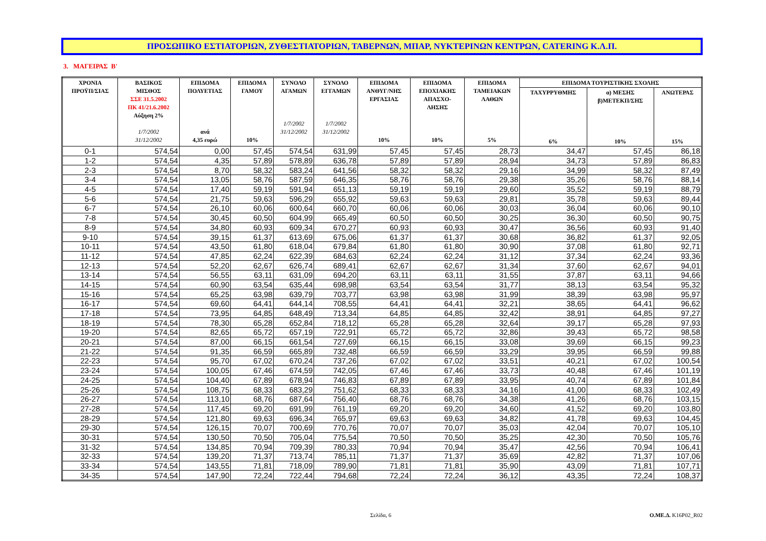ΠΡΟΣΩΠΙΚΟ ΕΣΤΙΑΤΟΡΙΩΝ, ΖΥΘΕΣΤΙΑΤΟΡΙΩΝ, ΤΑΒΕΡΝΩΝ, ΜΠΑΡ, ΝΥΚΤΕΡΙΝΩΝ ΚΕΝΤΡΩΝ, CATERING Κ.Λ.Π.
3. ΜΑΓΕΙΡΑΣ Β'
| ΧΡΟΝΙΑ ΠΡΟΫΠ/ΣΙΑΣ | ΒΑΣΙΚΟΣ ΜΙΣΘΟΣ ΣΣΕ 31.5.2002 ΠΚ 41/21.6.2002 Αύξηση 2% 1/7/2002 31/12/2002 | ΕΠΙΔΟΜΑ ΠΟΛΥΕΤΙΑΣ ανά 4,35 ευρώ | ΕΠΙΔΟΜΑ ΓΑΜΟΥ 10% | ΣΥΝΟΛΟ ΑΓΑΜΩΝ 1/7/2002 31/12/2002 | ΣΥΝΟΛΟ ΕΓΓΑΜΩΝ 1/7/2002 31/12/2002 | ΕΠΙΔΟΜΑ ΑΝΘΥΓ/ΝΗΣ ΕΡΓΑΣΙΑΣ 10% | ΕΠΙΔΟΜΑ ΕΠΟΧΙΑΚΗΣ ΑΠΑΣΧΟ- ΛΗΣΗΣ 10% | ΕΠΙΔΟΜΑ ΤΑΜΕΙΑΚΩΝ ΛΑΘΩΝ 5% | ΕΠΙΔΟΜΑ ΤΟΥΡΙΣΤΙΚΗΣ ΣΧΟΛΗΣ | | |
| --- | --- | --- | --- | --- | --- | --- | --- | --- | --- | --- | --- |
| | | | | | | | | | ΤΑΧΥΡΡΥΘΜΗΣ 6% | α) ΜΕΣΗΣ β)ΜΕΤΕΚΠ/ΣΗΣ 10% | ΑΝΩΤΕΡΑΣ 15% |
| 0-1 | 574,54 | 0,00 | 57,45 | 574,54 | 631,99 | 57,45 | 57,45 | 28,73 | 34,47 | 57,45 | 86,18 |
| 1-2 | 574,54 | 4,35 | 57,89 | 578,89 | 636,78 | 57,89 | 57,89 | 28,94 | 34,73 | 57,89 | 86,83 |
| 2-3 | 574,54 | 8,70 | 58,32 | 583,24 | 641,56 | 58,32 | 58,32 | 29,16 | 34,99 | 58,32 | 87,49 |
| 3-4 | 574,54 | 13,05 | 58,76 | 587,59 | 646,35 | 58,76 | 58,76 | 29,38 | 35,26 | 58,76 | 88,14 |
| 4-5 | 574,54 | 17,40 | 59,19 | 591,94 | 651,13 | 59,19 | 59,19 | 29,60 | 35,52 | 59,19 | 88,79 |
| 5-6 | 574,54 | 21,75 | 59,63 | 596,29 | 655,92 | 59,63 | 59,63 | 29,81 | 35,78 | 59,63 | 89,44 |
| 6-7 | 574,54 | 26,10 | 60,06 | 600,64 | 660,70 | 60,06 | 60,06 | 30,03 | 36,04 | 60,06 | 90,10 |
| 7-8 | 574,54 | 30,45 | 60,50 | 604,99 | 665,49 | 60,50 | 60,50 | 30,25 | 36,30 | 60,50 | 90,75 |
| 8-9 | 574,54 | 34,80 | 60,93 | 609,34 | 670,27 | 60,93 | 60,93 | 30,47 | 36,56 | 60,93 | 91,40 |
| 9-10 | 574,54 | 39,15 | 61,37 | 613,69 | 675,06 | 61,37 | 61,37 | 30,68 | 36,82 | 61,37 | 92,05 |
| 10-11 | 574,54 | 43,50 | 61,80 | 618,04 | 679,84 | 61,80 | 61,80 | 30,90 | 37,08 | 61,80 | 92,71 |
| 11-12 | 574,54 | 47,85 | 62,24 | 622,39 | 684,63 | 62,24 | 62,24 | 31,12 | 37,34 | 62,24 | 93,36 |
| 12-13 | 574,54 | 52,20 | 62,67 | 626,74 | 689,41 | 62,67 | 62,67 | 31,34 | 37,60 | 62,67 | 94,01 |
| 13-14 | 574,54 | 56,55 | 63,11 | 631,09 | 694,20 | 63,11 | 63,11 | 31,55 | 37,87 | 63,11 | 94,66 |
| 14-15 | 574,54 | 60,90 | 63,54 | 635,44 | 698,98 | 63,54 | 63,54 | 31,77 | 38,13 | 63,54 | 95,32 |
| 15-16 | 574,54 | 65,25 | 63,98 | 639,79 | 703,77 | 63,98 | 63,98 | 31,99 | 38,39 | 63,98 | 95,97 |
| 16-17 | 574,54 | 69,60 | 64,41 | 644,14 | 708,55 | 64,41 | 64,41 | 32,21 | 38,65 | 64,41 | 96,62 |
| 17-18 | 574,54 | 73,95 | 64,85 | 648,49 | 713,34 | 64,85 | 64,85 | 32,42 | 38,91 | 64,85 | 97,27 |
| 18-19 | 574,54 | 78,30 | 65,28 | 652,84 | 718,12 | 65,28 | 65,28 | 32,64 | 39,17 | 65,28 | 97,93 |
| 19-20 | 574,54 | 82,65 | 65,72 | 657,19 | 722,91 | 65,72 | 65,72 | 32,86 | 39,43 | 65,72 | 98,58 |
| 20-21 | 574,54 | 87,00 | 66,15 | 661,54 | 727,69 | 66,15 | 66,15 | 33,08 | 39,69 | 66,15 | 99,23 |
| 21-22 | 574,54 | 91,35 | 66,59 | 665,89 | 732,48 | 66,59 | 66,59 | 33,29 | 39,95 | 66,59 | 99,88 |
| 22-23 | 574,54 | 95,70 | 67,02 | 670,24 | 737,26 | 67,02 | 67,02 | 33,51 | 40,21 | 67,02 | 100,54 |
| 23-24 | 574,54 | 100,05 | 67,46 | 674,59 | 742,05 | 67,46 | 67,46 | 33,73 | 40,48 | 67,46 | 101,19 |
| 24-25 | 574,54 | 104,40 | 67,89 | 678,94 | 746,83 | 67,89 | 67,89 | 33,95 | 40,74 | 67,89 | 101,84 |
| 25-26 | 574,54 | 108,75 | 68,33 | 683,29 | 751,62 | 68,33 | 68,33 | 34,16 | 41,00 | 68,33 | 102,49 |
| 26-27 | 574,54 | 113,10 | 68,76 | 687,64 | 756,40 | 68,76 | 68,76 | 34,38 | 41,26 | 68,76 | 103,15 |
| 27-28 | 574,54 | 117,45 | 69,20 | 691,99 | 761,19 | 69,20 | 69,20 | 34,60 | 41,52 | 69,20 | 103,80 |
| 28-29 | 574,54 | 121,80 | 69,63 | 696,34 | 765,97 | 69,63 | 69,63 | 34,82 | 41,78 | 69,63 | 104,45 |
| 29-30 | 574,54 | 126,15 | 70,07 | 700,69 | 770,76 | 70,07 | 70,07 | 35,03 | 42,04 | 70,07 | 105,10 |
| 30-31 | 574,54 | 130,50 | 70,50 | 705,04 | 775,54 | 70,50 | 70,50 | 35,25 | 42,30 | 70,50 | 105,76 |
| 31-32 | 574,54 | 134,85 | 70,94 | 709,39 | 780,33 | 70,94 | 70,94 | 35,47 | 42,56 | 70,94 | 106,41 |
| 32-33 | 574,54 | 139,20 | 71,37 | 713,74 | 785,11 | 71,37 | 71,37 | 35,69 | 42,82 | 71,37 | 107,06 |
| 33-34 | 574,54 | 143,55 | 71,81 | 718,09 | 789,90 | 71,81 | 71,81 | 35,90 | 43,09 | 71,81 | 107,71 |
| 34-35 | 574,54 | 147,90 | 72,24 | 722,44 | 794,68 | 72,24 | 72,24 | 36,12 | 43,35 | 72,24 | 108,37 |
Σελίδα, 6 Ο.ΜΕ.Δ. K16P02_R02